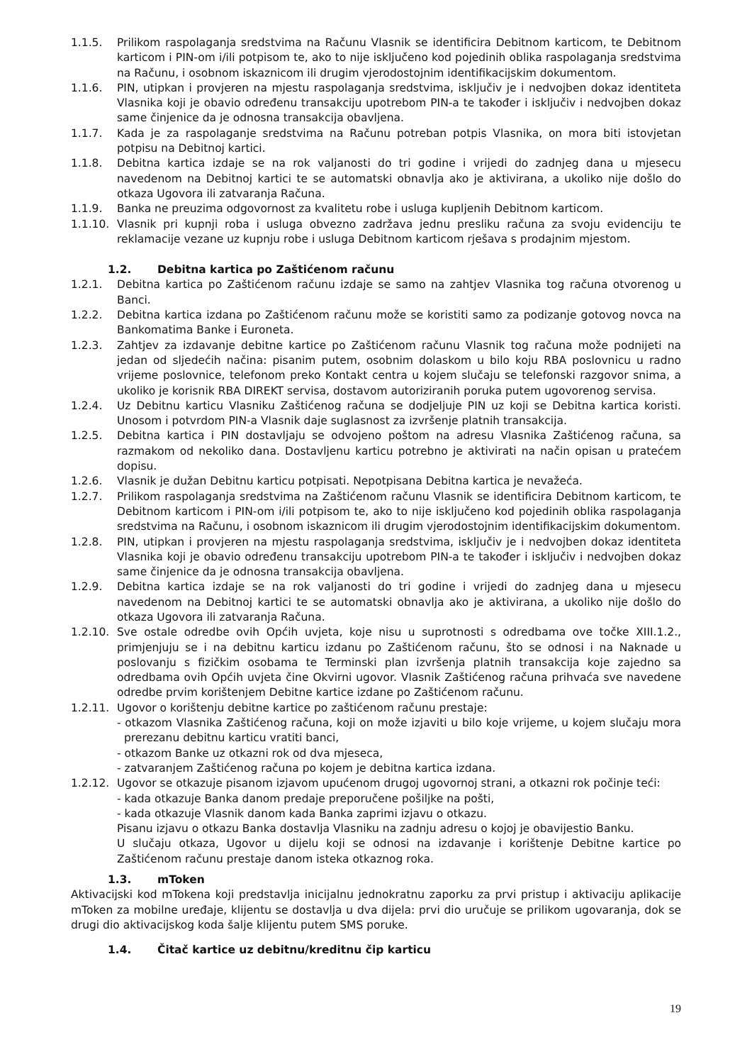1.1.5. Prilikom raspolaganja sredstvima na Računu Vlasnik se identificira Debitnom karticom, te Debitnom karticom i PIN-om i/ili potpisom te, ako to nije isključeno kod pojedinih oblika raspolaganja sredstvima na Računu, i osobnom iskaznicom ili drugim vjerodostojnim identifikacijskim dokumentom.
1.1.6. PIN, utipkan i provjeren na mjestu raspolaganja sredstvima, isključiv je i nedvojben dokaz identiteta Vlasnika koji je obavio određenu transakciju upotrebom PIN-a te također i isključiv i nedvojben dokaz same činjenice da je odnosna transakcija obavljena.
1.1.7. Kada je za raspolaganje sredstvima na Računu potreban potpis Vlasnika, on mora biti istovjetan potpisu na Debitnoj kartici.
1.1.8. Debitna kartica izdaje se na rok valjanosti do tri godine i vrijedi do zadnjeg dana u mjesecu navedenom na Debitnoj kartici te se automatski obnavlja ako je aktivirana, a ukoliko nije došlo do otkaza Ugovora ili zatvaranja Računa.
1.1.9. Banka ne preuzima odgovornost za kvalitetu robe i usluga kupljenih Debitnom karticom.
1.1.10.
Vlasnik pri kupnji roba i usluga obvezno zadržava jednu presliku računa za svoju evidenciju te reklamacije vezane uz kupnju robe i usluga Debitnom karticom rješava s prodajnim mjestom.
1.2. Debitna kartica po Zaštićenom računu
1.2.1. Debitna kartica po Zaštićenom računu izdaje se samo na zahtjev Vlasnika tog računa otvorenog u Banci.
1.2.2. Debitna kartica izdana po Zaštićenom računu može se koristiti samo za podizanje gotovog novca na Bankomatima Banke i Euroneta.
1.2.3. Zahtjev za izdavanje debitne kartice po Zaštićenom računu Vlasnik tog računa može podnijeti na jedan od sljedećih načina: pisanim putem, osobnim dolaskom u bilo koju RBA poslovnicu u radno vrijeme poslovnice, telefonom preko Kontakt centra u kojem slučaju se telefonski razgovor snima, a ukoliko je korisnik RBA DIREKT servisa, dostavom autoriziranih poruka putem ugovorenog servisa.
1.2.4. Uz Debitnu karticu Vlasniku Zaštićenog računa se dodjeljuje PIN uz koji se Debitna kartica koristi. Unosom i potvrdom PIN-a Vlasnik daje suglasnost za izvršenje platnih transakcija.
1.2.5. Debitna kartica i PIN dostavljaju se odvojeno poštom na adresu Vlasnika Zaštićenog računa, sa razmakom od nekoliko dana. Dostavljenu karticu potrebno je aktivirati na način opisan u pratećem dopisu.
1.2.6. Vlasnik je dužan Debitnu karticu potpisati. Nepotpisana Debitna kartica je nevažeća.
1.2.7. Prilikom raspolaganja sredstvima na Zaštićenom računu Vlasnik se identificira Debitnom karticom, te Debitnom karticom i PIN-om i/ili potpisom te, ako to nije isključeno kod pojedinih oblika raspolaganja sredstvima na Računu, i osobnom iskaznicom ili drugim vjerodostojnim identifikacijskim dokumentom.
1.2.8. PIN, utipkan i provjeren na mjestu raspolaganja sredstvima, isključiv je i nedvojben dokaz identiteta Vlasnika koji je obavio određenu transakciju upotrebom PIN-a te također i isključiv i nedvojben dokaz same činjenice da je odnosna transakcija obavljena.
1.2.9. Debitna kartica izdaje se na rok valjanosti do tri godine i vrijedi do zadnjeg dana u mjesecu navedenom na Debitnoj kartici te se automatski obnavlja ako je aktivirana, a ukoliko nije došlo do otkaza Ugovora ili zatvaranja Računa.
1.2.10.
Sve ostale odredbe ovih Općih uvjeta, koje nisu u suprotnosti s odredbama ove točke XIII.1.2., primjenjuju se i na debitnu karticu izdanu po Zaštićenom računu, što se odnosi i na Naknade u poslovanju s fizičkim osobama te Terminski plan izvršenja platnih transakcija koje zajedno sa odredbama ovih Općih uvjeta čine Okvirni ugovor. Vlasnik Zaštićenog računa prihvaća sve navedene odredbe prvim korištenjem Debitne kartice izdane po Zaštićenom računu.
1.2.11.
Ugovor o korištenju debitne kartice po zaštićenom računu prestaje:
- otkazom Vlasnika Zaštićenog računa, koji on može izjaviti u bilo koje vrijeme, u kojem slučaju mora prerezanu debitnu karticu vratiti banci,
- otkazom Banke uz otkazni rok od dva mjeseca,
- zatvaranjem Zaštićenog računa po kojem je debitna kartica izdana.
1.2.12.
Ugovor se otkazuje pisanom izjavom upućenom drugoj ugovornoj strani, a otkazni rok počinje teći:
- kada otkazuje Banka danom predaje preporučene pošiljke na pošti,
- kada otkazuje Vlasnik danom kada Banka zaprimi izjavu o otkazu.
Pisanu izjavu o otkazu Banka dostavlja Vlasniku na zadnju adresu o kojoj je obavijestio Banku.
U slučaju otkaza, Ugovor u dijelu koji se odnosi na izdavanje i korištenje Debitne kartice po Zaštićenom računu prestaje danom isteka otkaznog roka.
1.3. mToken
Aktivacijski kod mTokena koji predstavlja inicijalnu jednokratnu zaporku za prvi pristup i aktivaciju aplikacije mToken za mobilne uređaje, klijentu se dostavlja u dva dijela: prvi dio uručuje se prilikom ugovaranja, dok se drugi dio aktivacijskog koda šalje klijentu putem SMS poruke.
1.4. Čitač kartice uz debitnu/kreditnu čip karticu
19